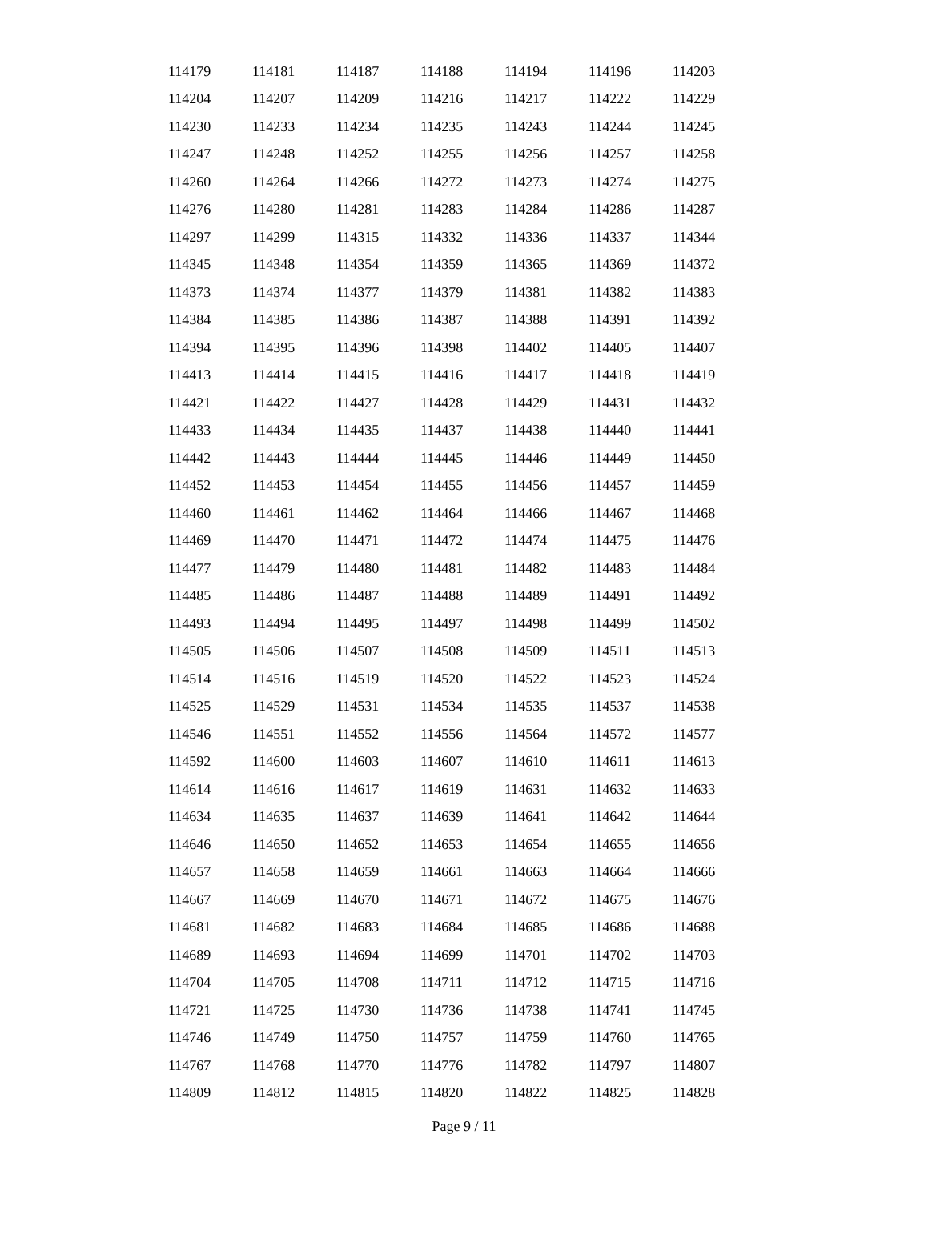| 114179 | 114181 | 114187 | 114188 | 114194 | 114196 | 114203 |
| 114204 | 114207 | 114209 | 114216 | 114217 | 114222 | 114229 |
| 114230 | 114233 | 114234 | 114235 | 114243 | 114244 | 114245 |
| 114247 | 114248 | 114252 | 114255 | 114256 | 114257 | 114258 |
| 114260 | 114264 | 114266 | 114272 | 114273 | 114274 | 114275 |
| 114276 | 114280 | 114281 | 114283 | 114284 | 114286 | 114287 |
| 114297 | 114299 | 114315 | 114332 | 114336 | 114337 | 114344 |
| 114345 | 114348 | 114354 | 114359 | 114365 | 114369 | 114372 |
| 114373 | 114374 | 114377 | 114379 | 114381 | 114382 | 114383 |
| 114384 | 114385 | 114386 | 114387 | 114388 | 114391 | 114392 |
| 114394 | 114395 | 114396 | 114398 | 114402 | 114405 | 114407 |
| 114413 | 114414 | 114415 | 114416 | 114417 | 114418 | 114419 |
| 114421 | 114422 | 114427 | 114428 | 114429 | 114431 | 114432 |
| 114433 | 114434 | 114435 | 114437 | 114438 | 114440 | 114441 |
| 114442 | 114443 | 114444 | 114445 | 114446 | 114449 | 114450 |
| 114452 | 114453 | 114454 | 114455 | 114456 | 114457 | 114459 |
| 114460 | 114461 | 114462 | 114464 | 114466 | 114467 | 114468 |
| 114469 | 114470 | 114471 | 114472 | 114474 | 114475 | 114476 |
| 114477 | 114479 | 114480 | 114481 | 114482 | 114483 | 114484 |
| 114485 | 114486 | 114487 | 114488 | 114489 | 114491 | 114492 |
| 114493 | 114494 | 114495 | 114497 | 114498 | 114499 | 114502 |
| 114505 | 114506 | 114507 | 114508 | 114509 | 114511 | 114513 |
| 114514 | 114516 | 114519 | 114520 | 114522 | 114523 | 114524 |
| 114525 | 114529 | 114531 | 114534 | 114535 | 114537 | 114538 |
| 114546 | 114551 | 114552 | 114556 | 114564 | 114572 | 114577 |
| 114592 | 114600 | 114603 | 114607 | 114610 | 114611 | 114613 |
| 114614 | 114616 | 114617 | 114619 | 114631 | 114632 | 114633 |
| 114634 | 114635 | 114637 | 114639 | 114641 | 114642 | 114644 |
| 114646 | 114650 | 114652 | 114653 | 114654 | 114655 | 114656 |
| 114657 | 114658 | 114659 | 114661 | 114663 | 114664 | 114666 |
| 114667 | 114669 | 114670 | 114671 | 114672 | 114675 | 114676 |
| 114681 | 114682 | 114683 | 114684 | 114685 | 114686 | 114688 |
| 114689 | 114693 | 114694 | 114699 | 114701 | 114702 | 114703 |
| 114704 | 114705 | 114708 | 114711 | 114712 | 114715 | 114716 |
| 114721 | 114725 | 114730 | 114736 | 114738 | 114741 | 114745 |
| 114746 | 114749 | 114750 | 114757 | 114759 | 114760 | 114765 |
| 114767 | 114768 | 114770 | 114776 | 114782 | 114797 | 114807 |
| 114809 | 114812 | 114815 | 114820 | 114822 | 114825 | 114828 |
Page 9 / 11